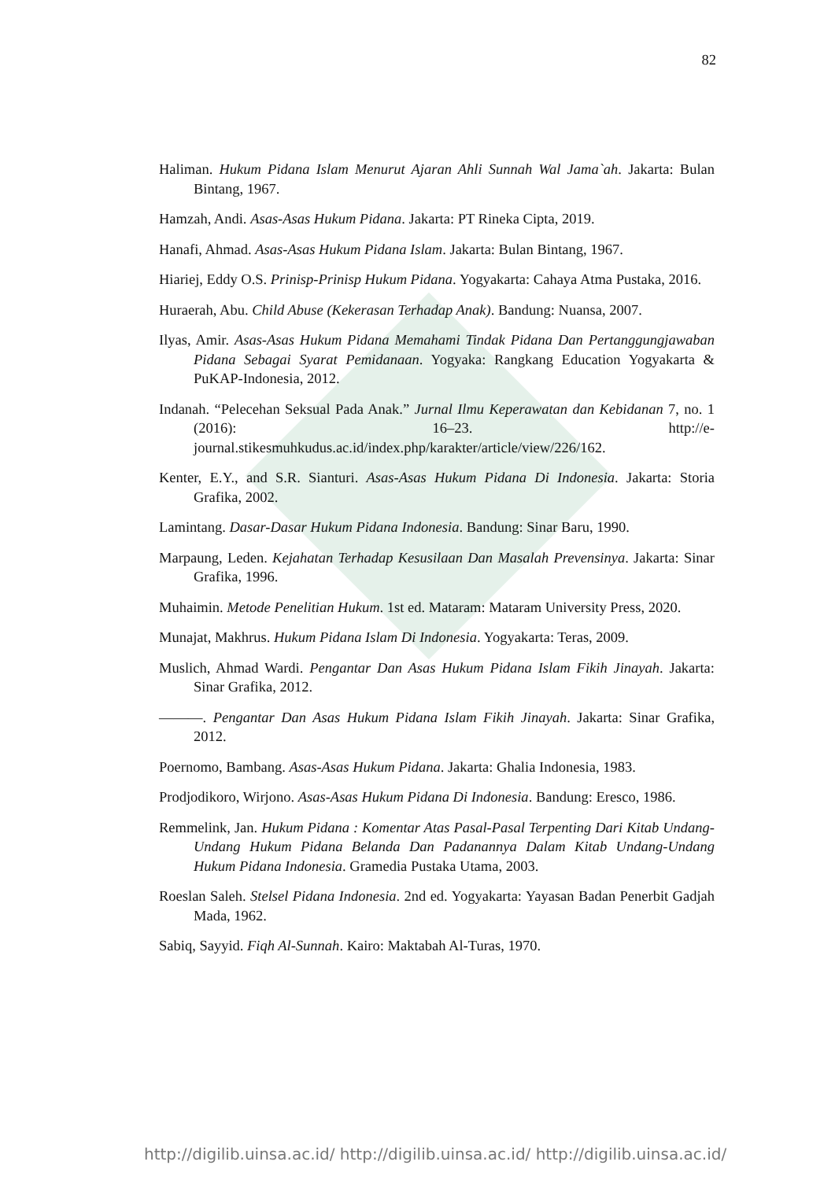82
Haliman. Hukum Pidana Islam Menurut Ajaran Ahli Sunnah Wal Jama`ah. Jakarta: Bulan Bintang, 1967.
Hamzah, Andi. Asas-Asas Hukum Pidana. Jakarta: PT Rineka Cipta, 2019.
Hanafi, Ahmad. Asas-Asas Hukum Pidana Islam. Jakarta: Bulan Bintang, 1967.
Hiariej, Eddy O.S. Prinisp-Prinisp Hukum Pidana. Yogyakarta: Cahaya Atma Pustaka, 2016.
Huraerah, Abu. Child Abuse (Kekerasan Terhadap Anak). Bandung: Nuansa, 2007.
Ilyas, Amir. Asas-Asas Hukum Pidana Memahami Tindak Pidana Dan Pertanggungjawaban Pidana Sebagai Syarat Pemidanaan. Yogyaka: Rangkang Education Yogyakarta & PuKAP-Indonesia, 2012.
Indanah. “Pelecehan Seksual Pada Anak.” Jurnal Ilmu Keperawatan dan Kebidanan 7, no. 1 (2016): 16–23. http://e-journal.stikesmuhkudus.ac.id/index.php/karakter/article/view/226/162.
Kenter, E.Y., and S.R. Sianturi. Asas-Asas Hukum Pidana Di Indonesia. Jakarta: Storia Grafika, 2002.
Lamintang. Dasar-Dasar Hukum Pidana Indonesia. Bandung: Sinar Baru, 1990.
Marpaung, Leden. Kejahatan Terhadap Kesusilaan Dan Masalah Prevensinya. Jakarta: Sinar Grafika, 1996.
Muhaimin. Metode Penelitian Hukum. 1st ed. Mataram: Mataram University Press, 2020.
Munajat, Makhrus. Hukum Pidana Islam Di Indonesia. Yogyakarta: Teras, 2009.
Muslich, Ahmad Wardi. Pengantar Dan Asas Hukum Pidana Islam Fikih Jinayah. Jakarta: Sinar Grafika, 2012.
———. Pengantar Dan Asas Hukum Pidana Islam Fikih Jinayah. Jakarta: Sinar Grafika, 2012.
Poernomo, Bambang. Asas-Asas Hukum Pidana. Jakarta: Ghalia Indonesia, 1983.
Prodjodikoro, Wirjono. Asas-Asas Hukum Pidana Di Indonesia. Bandung: Eresco, 1986.
Remmelink, Jan. Hukum Pidana : Komentar Atas Pasal-Pasal Terpenting Dari Kitab Undang-Undang Hukum Pidana Belanda Dan Padanannya Dalam Kitab Undang-Undang Hukum Pidana Indonesia. Gramedia Pustaka Utama, 2003.
Roeslan Saleh. Stelsel Pidana Indonesia. 2nd ed. Yogyakarta: Yayasan Badan Penerbit Gadjah Mada, 1962.
Sabiq, Sayyid. Fiqh Al-Sunnah. Kairo: Maktabah Al-Turas, 1970.
http://digilib.uinsa.ac.id/ http://digilib.uinsa.ac.id/ http://digilib.uinsa.ac.id/